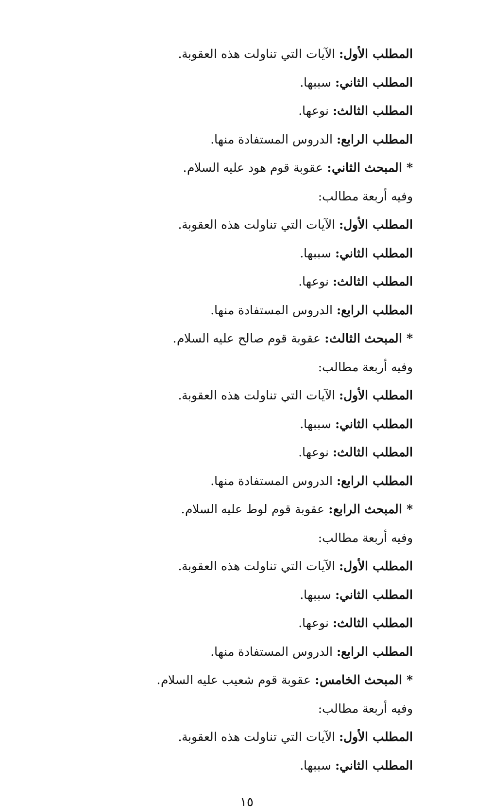المطلب الأول: الآيات التي تناولت هذه العقوبة.
المطلب الثاني: سببها.
المطلب الثالث: نوعها.
المطلب الرابع: الدروس المستفادة منها.
* المبحث الثاني: عقوبة قوم هود عليه السلام.
وفيه أربعة مطالب:
المطلب الأول: الآيات التي تناولت هذه العقوبة.
المطلب الثاني: سببها.
المطلب الثالث: نوعها.
المطلب الرابع: الدروس المستفادة منها.
* المبحث الثالث: عقوبة قوم صالح عليه السلام.
وفيه أربعة مطالب:
المطلب الأول: الآيات التي تناولت هذه العقوبة.
المطلب الثاني: سببها.
المطلب الثالث: نوعها.
المطلب الرابع: الدروس المستفادة منها.
* المبحث الرابع: عقوبة قوم لوط عليه السلام.
وفيه أربعة مطالب:
المطلب الأول: الآيات التي تناولت هذه العقوبة.
المطلب الثاني: سببها.
المطلب الثالث: نوعها.
المطلب الرابع: الدروس المستفادة منها.
* المبحث الخامس: عقوبة قوم شعيب عليه السلام.
وفيه أربعة مطالب:
المطلب الأول: الآيات التي تناولت هذه العقوبة.
المطلب الثاني: سببها.
١٥